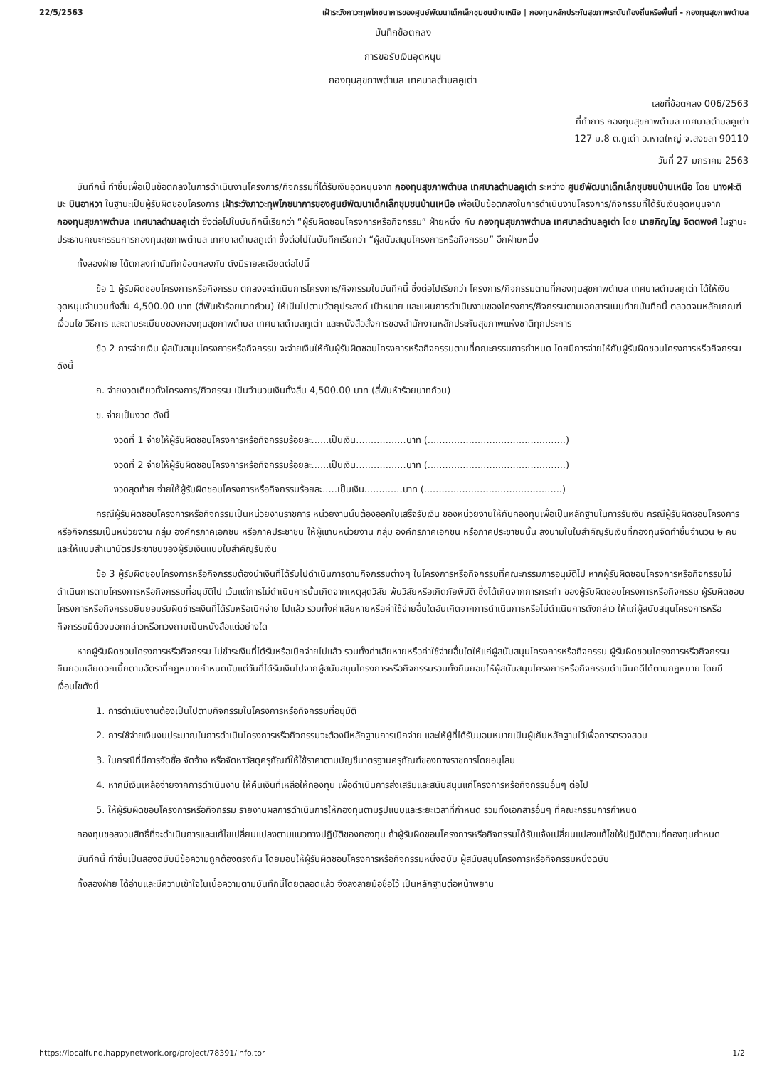22/5/2563 เฝ้าระวังภาวะทุพโภชนาการของศูนย์พัฒนาเด็กเล็กชุมชนบ้านเหนือ | กองทุนหลักประกันสุขภาพระดับท้องถิ่นหรือพื้นที่ - กองทุนสุขภาพตำบล
บันทึกข้อตกลง
การขอรับเงินอุดหนุน
กองทุนสุขภาพตำบล เทศบาลตำบลคูเต่า
เลขที่ข้อตกลง 006/2563
ที่ทำการ กองทุนสุขภาพตำบล เทศบาลตำบลคูเต่า
127 ม.8 ต.คูเต่า อ.หาดใหญ่ จ.สงขลา 90110
วันที่ 27 มกราคม 2563
บันทึกนี้ ทำขึ้นเพื่อเป็นข้อตกลงในการดำเนินงานโครงการ/กิจกรรมที่ได้รับเงินอุดหนุนจาก กองทุนสุขภาพตำบล เทศบาลตำบลคูเต่า ระหว่าง ศูนย์พัฒนาเด็กเล็กชุมชนบ้านเหนือ โดย นางฝะติมะ บินอาหวา ในฐานะเป็นผู้รับผิดชอบโครงการ เฝ้าระวังภาวะทุพโภชนาการของศูนย์พัฒนาเด็กเล็กชุมชนบ้านเหนือ เพื่อเป็นข้อตกลงในการดำเนินงานโครงการ/กิจกรรมที่ได้รับเงินอุดหนุนจาก กองทุนสุขภาพตำบล เทศบาลตำบลคูเต่า ซึ่งต่อไปในบันทึกนี้เรียกว่า “ผู้รับผิดชอบโครงการหรือกิจกรรม” ฝ่ายหนึ่ง กับ กองทุนสุขภาพตำบล เทศบาลตำบลคูเต่า โดย นายภิญโญ จิตตพงศ์ ในฐานะประธานคณะกรรมการกองทุนสุขภาพตำบล เทศบาลตำบลคูเต่า ซึ่งต่อไปในบันทึกเรียกว่า “ผู้สนับสนุนโครงการหรือกิจกรรม” อีกฝ่ายหนึ่ง
ทั้งสองฝ่าย ได้ตกลงทำบันทึกข้อตกลงกัน ดังมีรายละเอียดต่อไปนี้
ข้อ 1 ผู้รับผิดชอบโครงการหรือกิจกรรม ตกลงจะดำเนินการโครงการ/กิจกรรมในบันทึกนี้ ซึ่งต่อไปเรียกว่า โครงการ/กิจกรรมตามที่กองทุนสุขภาพตำบล เทศบาลตำบลคูเต่า ได้ให้เงินอุดหนุนจำนวนทั้งสิ้น 4,500.00 บาท (สี่พันห้าร้อยบาทถ้วน) ให้เป็นไปตามวัตถุประสงค์ เป้าหมาย และแผนการดำเนินงานของโครงการ/กิจกรรมตามเอกสารแนบท้ายบันทึกนี้ ตลอดจนหลักเกณฑ์ เงื่อนไข วิธีการ และตามระเบียบของกองทุนสุขภาพตำบล เทศบาลตำบลคูเต่า และหนังสือสั่งการของสำนักงานหลักประกันสุขภาพแห่งชาติทุกประการ
ข้อ 2 การจ่ายเงิน ผู้สนับสนุนโครงการหรือกิจกรรม จะจ่ายเงินให้กับผู้รับผิดชอบโครงการหรือกิจกรรมตามที่คณะกรรมการกำหนด โดยมีการจ่ายให้กับผู้รับผิดชอบโครงการหรือกิจกรรม ดังนี้
ก. จ่ายงวดเดียวทั้งโครงการ/กิจกรรม เป็นจำนวนเงินทั้งสิ้น 4,500.00 บาท (สี่พันห้าร้อยบาทถ้วน)
ข. จ่ายเป็นงวด ดังนี้
งวดที่ 1 จ่ายให้ผู้รับผิดชอบโครงการหรือกิจกรรมร้อยละ......เป็นเงิน.................บาท (...............................................)
งวดที่ 2 จ่ายให้ผู้รับผิดชอบโครงการหรือกิจกรรมร้อยละ......เป็นเงิน.................บาท (...............................................)
งวดสุดท้าย จ่ายให้ผู้รับผิดชอบโครงการหรือกิจกรรมร้อยละ.....เป็นเงิน.............บาท (...............................................)
กรณีผู้รับผิดชอบโครงการหรือกิจกรรมเป็นหน่วยงานราชการ หน่วยงานนั้นต้องออกใบเสร็จรับเงิน ของหน่วยงานให้กับกองทุนเพื่อเป็นหลักฐานในการรับเงิน กรณีผู้รับผิดชอบโครงการหรือกิจกรรมเป็นหน่วยงาน กลุ่ม องค์กรภาคเอกชน หรือภาคประชาชน ให้ผู้แทนหน่วยงาน กลุ่ม องค์กรภาคเอกชน หรือภาคประชาชนนั้น ลงนามในใบสำคัญรับเงินที่กองทุนจัดทำขึ้นจำนวน ๒ คน และให้แนบสำเนาบัตรประชาชนของผู้รับเงินแนบใบสำคัญรับเงิน
ข้อ 3 ผู้รับผิดชอบโครงการหรือกิจกรรมต้องนำเงินที่ได้รับไปดำเนินการตามกิจกรรมต่างๆ ในโครงการหรือกิจกรรมที่คณะกรรมการอนุมัติไป หากผู้รับผิดชอบโครงการหรือกิจกรรมไม่ดำเนินการตามโครงการหรือกิจกรรมที่อนุมัติไป เว้นแต่การไม่ดำเนินการนั้นเกิดจากเหตุสุดวิสัย พ้นวิสัยหรือเกิดภัยพิบัติ ซึ่งได้เกิดจากการกระทำ ของผู้รับผิดชอบโครงการหรือกิจกรรม ผู้รับผิดชอบโครงการหรือกิจกรรมยินยอมรับผิดชำระเงินที่ได้รับหรือเบิกจ่าย ไปแล้ว รวมทั้งค่าเสียหายหรือค่าใช้จ่ายอื่นใดอันเกิดจากการดำเนินการหรือไม่ดำเนินการดังกล่าว ให้แก่ผู้สนับสนุนโครงการหรือกิจกรรมมิต้องบอกกล่าวหรือทวงถามเป็นหนังสือแต่อย่างใด
หากผู้รับผิดชอบโครงการหรือกิจกรรม ไม่ชำระเงินที่ได้รับหรือเบิกจ่ายไปแล้ว รวมทั้งค่าเสียหายหรือค่าใช้จ่ายอื่นใดให้แก่ผู้สนับสนุนโครงการหรือกิจกรรม ผู้รับผิดชอบโครงการหรือกิจกรรมยินยอมเสียดอกเบี้ยตามอัตราที่กฎหมายกำหนดนับแต่วันที่ได้รับเงินไปจากผู้สนับสนุนโครงการหรือกิจกรรมรวมทั้งยินยอมให้ผู้สนับสนุนโครงการหรือกิจกรรมดำเนินคดีได้ตามกฎหมาย โดยมีเงื่อนไขดังนี้
1. การดำเนินงานต้องเป็นไปตามกิจกรรมในโครงการหรือกิจกรรมที่อนุมัติ
2. การใช้จ่ายเงินงบประมาณในการดำเนินโครงการหรือกิจกรรมจะต้องมีหลักฐานการเบิกจ่าย และให้ผู้ที่ได้รับมอบหมายเป็นผู้เก็บหลักฐานไว้เพื่อการตรวจสอบ
3. ในกรณีที่มีการจัดซื้อ จัดจ้าง หรือจัดหาวัสดุครุภัณฑ์ให้ใช้ราคาตามบัญชีมาตรฐานครุภัณฑ์ของทางราชการโดยอนุโลม
4. หากมีเงินเหลือจ่ายจากการดำเนินงาน ให้คืนเงินที่เหลือให้กองทุน เพื่อดำเนินการส่งเสริมและสนับสนุนแก่โครงการหรือกิจกรรมอื่นๆ ต่อไป
5. ให้ผู้รับผิดชอบโครงการหรือกิจกรรม รายงานผลการดำเนินการให้กองทุนตามรูปแบบและระยะเวลาที่กำหนด รวมทั้งเอกสารอื่นๆ ที่คณะกรรมการกำหนด
กองทุนขอสงวนสิทธิ์ที่จะดำเนินการและแก้ไขเปลี่ยนแปลงตามแนวทางปฏิบัติของกองทุน ถ้าผู้รับผิดชอบโครงการหรือกิจกรรมได้รับแจ้งเปลี่ยนแปลงแก้ไขให้ปฏิบัติตามที่กองทุนกำหนด
บันทึกนี้ ทำขึ้นเป็นสองฉบับมีข้อความถูกต้องตรงกัน โดยมอบให้ผู้รับผิดชอบโครงการหรือกิจกรรมหนึ่งฉบับ ผู้สนับสนุนโครงการหรือกิจกรรมหนึ่งฉบับ
ทั้งสองฝ่าย ได้อ่านและมีความเข้าใจในเนื้อความตามบันทึกนี้โดยตลอดแล้ว จึงลงลายมือชื่อไว้ เป็นหลักฐานต่อหน้าพยาน
https://localfund.happynetwork.org/project/78391/info.tor 1/2